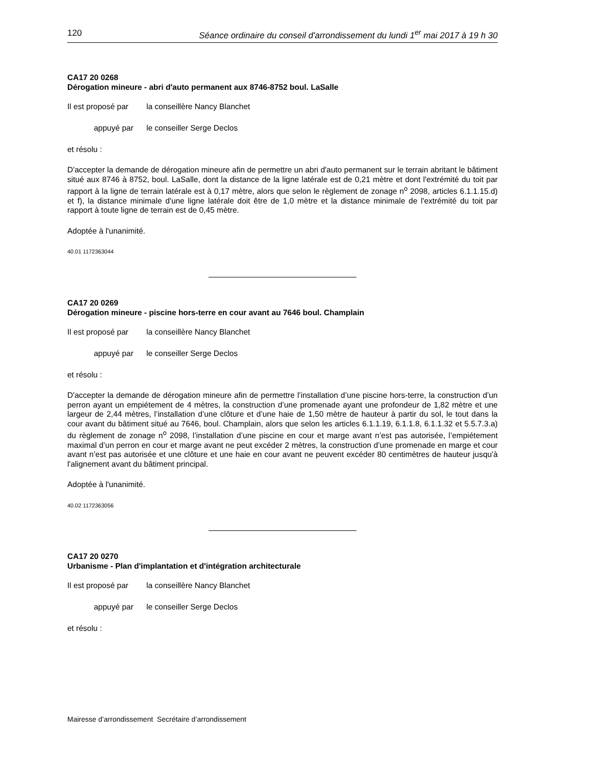120 Séance ordinaire du conseil d'arrondissement du lundi 1<sup>er</sup> mai 2017 à 19 h 30
CA17 20 0268
Dérogation mineure - abri d'auto permanent aux 8746-8752 boul. LaSalle
Il est proposé par la conseillère Nancy Blanchet
appuyé par le conseiller Serge Declos
et résolu :
D'accepter la demande de dérogation mineure afin de permettre un abri d'auto permanent sur le terrain abritant le bâtiment situé aux 8746 à 8752, boul. LaSalle, dont la distance de la ligne latérale est de 0,21 mètre et dont l'extrémité du toit par rapport à la ligne de terrain latérale est à 0,17 mètre, alors que selon le règlement de zonage n<sup>o</sup> 2098, articles 6.1.1.15.d) et f), la distance minimale d'une ligne latérale doit être de 1,0 mètre et la distance minimale de l'extrémité du toit par rapport à toute ligne de terrain est de 0,45 mètre.
Adoptée à l'unanimité.
40.01 1172363044
CA17 20 0269
Dérogation mineure - piscine hors-terre en cour avant au 7646 boul. Champlain
Il est proposé par la conseillère Nancy Blanchet
appuyé par le conseiller Serge Declos
et résolu :
D'accepter la demande de dérogation mineure afin de permettre l’installation d’une piscine hors-terre, la construction d’un perron ayant un empiétement de 4 mètres, la construction d’une promenade ayant une profondeur de 1,82 mètre et une largeur de 2,44 mètres, l’installation d’une clôture et d’une haie de 1,50 mètre de hauteur à partir du sol, le tout dans la cour avant du bâtiment situé au 7646, boul. Champlain, alors que selon les articles 6.1.1.19, 6.1.1.8, 6.1.1.32 et 5.5.7.3.a) du règlement de zonage n<sup>o</sup> 2098, l’installation d’une piscine en cour et marge avant n’est pas autorisée, l’empiétement maximal d’un perron en cour et marge avant ne peut excéder 2 mètres, la construction d’une promenade en marge et cour avant n’est pas autorisée et une clôture et une haie en cour avant ne peuvent excéder 80 centimètres de hauteur jusqu'à l'alignement avant du bâtiment principal.
Adoptée à l'unanimité.
40.02 1172363056
CA17 20 0270
Urbanisme - Plan d'implantation et d'intégration architecturale
Il est proposé par la conseillère Nancy Blanchet
appuyé par le conseiller Serge Declos
et résolu :
Mairesse d’arrondissement Secrétaire d’arrondissement